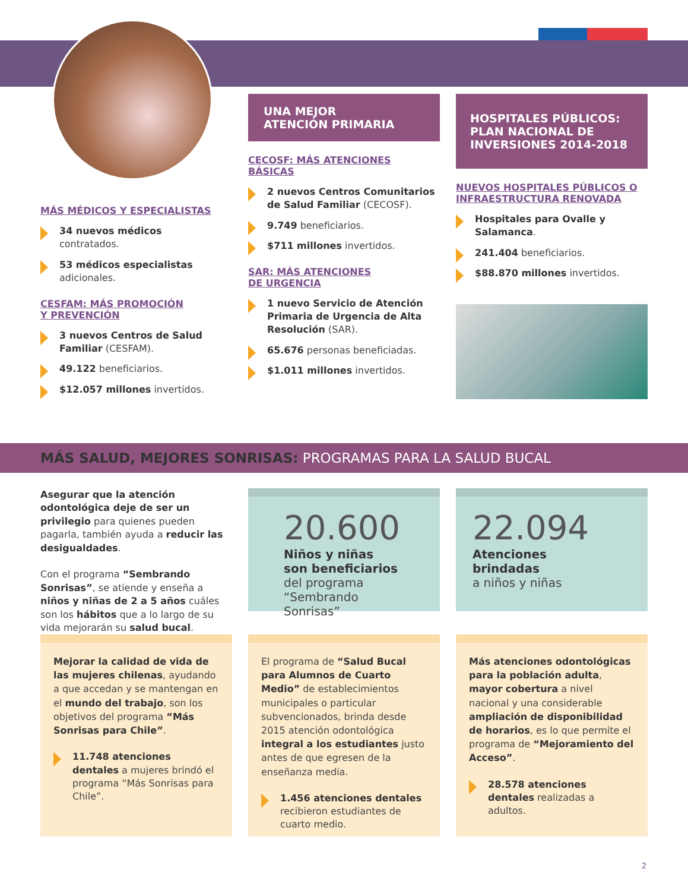MÁS MÉDICOS Y ESPECIALISTAS
34 nuevos médicos
contratados.
53 médicos especialistas
adicionales.
CESFAM: MÁS PROMOCIÓN
Y PREVENCIÓN
3 nuevos Centros de Salud Familiar (CESFAM).
49.122 beneficiarios.
$12.057 millones invertidos.
UNA MEJOR
ATENCIÓN PRIMARIA
CECOSF: MÁS ATENCIONES BÁSICAS
2 nuevos Centros Comunitarios de Salud Familiar (CECOSF).
9.749 beneficiarios.
$711 millones invertidos.
SAR: MÁS ATENCIONES
DE URGENCIA
1 nuevo Servicio de Atención Primaria de Urgencia de Alta Resolución (SAR).
65.676 personas beneficiadas.
$1.011 millones invertidos.
HOSPITALES PÚBLICOS: PLAN NACIONAL DE INVERSIONES 2014-2018
NUEVOS HOSPITALES PÚBLICOS O INFRAESTRUCTURA RENOVADA
Hospitales para Ovalle y Salamanca.
241.404 beneficiarios.
$88.870 millones invertidos.
MÁS SALUD, MEJORES SONRISAS: PROGRAMAS PARA LA SALUD BUCAL
Asegurar que la atención odontológica deje de ser un privilegio para quienes pueden pagarla, también ayuda a reducir las desigualdades.
Con el programa “Sembrando Sonrisas”, se atiende y enseña a niños y niñas de 2 a 5 años cuáles son los hábitos que a lo largo de su vida mejorarán su salud bucal.
20.600
Niños y niñas
son beneficiarios
del programa
“Sembrando Sonrisas”
22.094
Atenciones brindadas
a niños y niñas
Mejorar la calidad de vida de las mujeres chilenas, ayudando a que accedan y se mantengan en el mundo del trabajo, son los objetivos del programa “Más Sonrisas para Chile”.
11.748 atenciones dentales a mujeres brindó el programa “Más Sonrisas para Chile”.
El programa de “Salud Bucal para Alumnos de Cuarto Medio” de establecimientos municipales o particular subvencionados, brinda desde 2015 atención odontológica integral a los estudiantes justo antes de que egresen de la enseñanza media.
1.456 atenciones dentales recibieron estudiantes de cuarto medio.
Más atenciones odontológicas para la población adulta, mayor cobertura a nivel nacional y una considerable ampliación de disponibilidad de horarios, es lo que permite el programa de “Mejoramiento del Acceso”.
28.578 atenciones dentales realizadas a adultos.
2